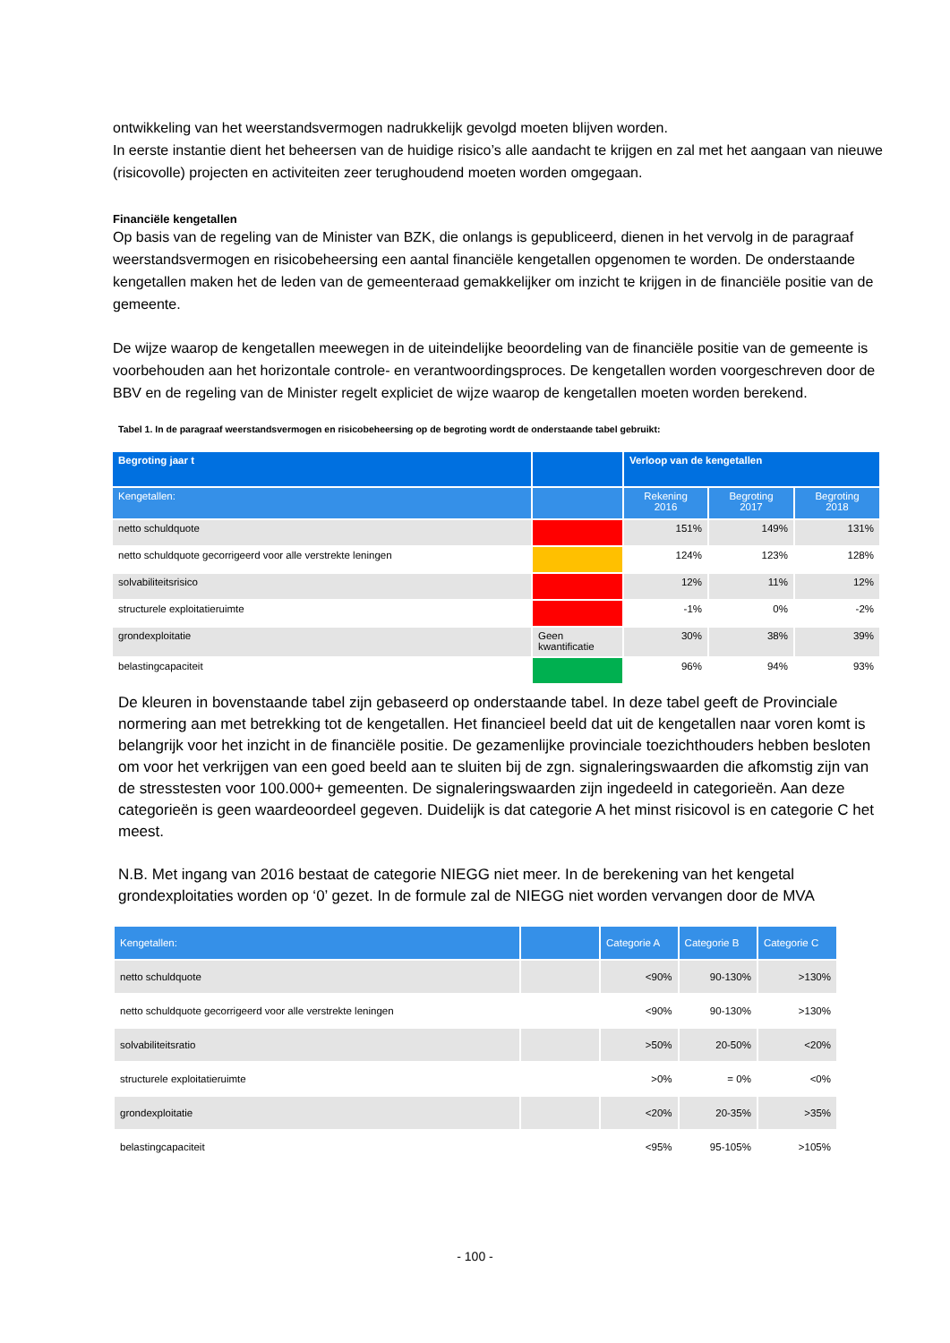ontwikkeling van het weerstandsvermogen nadrukkelijk gevolgd moeten blijven worden.
In eerste instantie dient het beheersen van de huidige risico’s alle aandacht te krijgen en zal met het aangaan van nieuwe (risicovolle) projecten en activiteiten zeer terughoudend moeten worden omgegaan.
Financiële kengetallen
Op basis van de regeling van de Minister van BZK, die onlangs is gepubliceerd, dienen in het vervolg in de paragraaf weerstandsvermogen en risicobeheersing een aantal financiële kengetallen opgenomen te worden. De onderstaande kengetallen maken het de leden van de gemeenteraad gemakkelijker om inzicht te krijgen in de financiële positie van de gemeente.
De wijze waarop de kengetallen meewegen in de uiteindelijke beoordeling van de financiële positie van de gemeente is voorbehouden aan het horizontale controle- en verantwoordingsproces. De kengetallen worden voorgeschreven door de BBV en de regeling van de Minister regelt expliciet de wijze waarop de kengetallen moeten worden berekend.
Tabel 1. In de paragraaf weerstandsvermogen en risicobeheersing op de begroting wordt de onderstaande tabel gebruikt:
| Begroting jaar t | | Verloop van de kengetallen | | |
| --- | --- | --- | --- | --- |
| Kengetallen: | | Rekening 2016 | Begroting 2017 | Begroting 2018 |
| netto schuldquote | | 151% | 149% | 131% |
| netto schuldquote gecorrigeerd voor alle verstrekte leningen | | 124% | 123% | 128% |
| solvabiliteitsrisico | | 12% | 11% | 12% |
| structurele exploitatieruimte | | -1% | 0% | -2% |
| grondexploitatie | Geen kwantificatie | 30% | 38% | 39% |
| belastingcapaciteit | | 96% | 94% | 93% |
De kleuren in bovenstaande tabel zijn gebaseerd op onderstaande tabel. In deze tabel geeft de Provinciale normering aan met betrekking tot de kengetallen. Het financieel beeld dat uit de kengetallen naar voren komt is belangrijk voor het inzicht in de financiële positie. De gezamenlijke provinciale toezichthouders hebben besloten om voor het verkrijgen van een goed beeld aan te sluiten bij de zgn. signaleringswaarden die afkomstig zijn van de stresstesten voor 100.000+ gemeenten. De signaleringswaarden zijn ingedeeld in categorieën. Aan deze categorieën is geen waardeoordeel gegeven. Duidelijk is dat categorie A het minst risicovol is en categorie C het meest.
N.B. Met ingang van 2016 bestaat de categorie NIEGG niet meer. In de berekening van het kengetal grondexploitaties worden op ‘0’ gezet. In de formule zal de NIEGG niet worden vervangen door de MVA
| Kengetallen: | | Categorie A | Categorie B | Categorie C |
| --- | --- | --- | --- | --- |
| netto schuldquote | | <90% | 90-130% | >130% |
| netto schuldquote gecorrigeerd voor alle verstrekte leningen | | <90% | 90-130% | >130% |
| solvabiliteitsratio | | >50% | 20-50% | <20% |
| structurele exploitatieruimte | | >0% | = 0% | <0% |
| grondexploitatie | | <20% | 20-35% | >35% |
| belastingcapaciteit | | <95% | 95-105% | >105% |
- 100 -